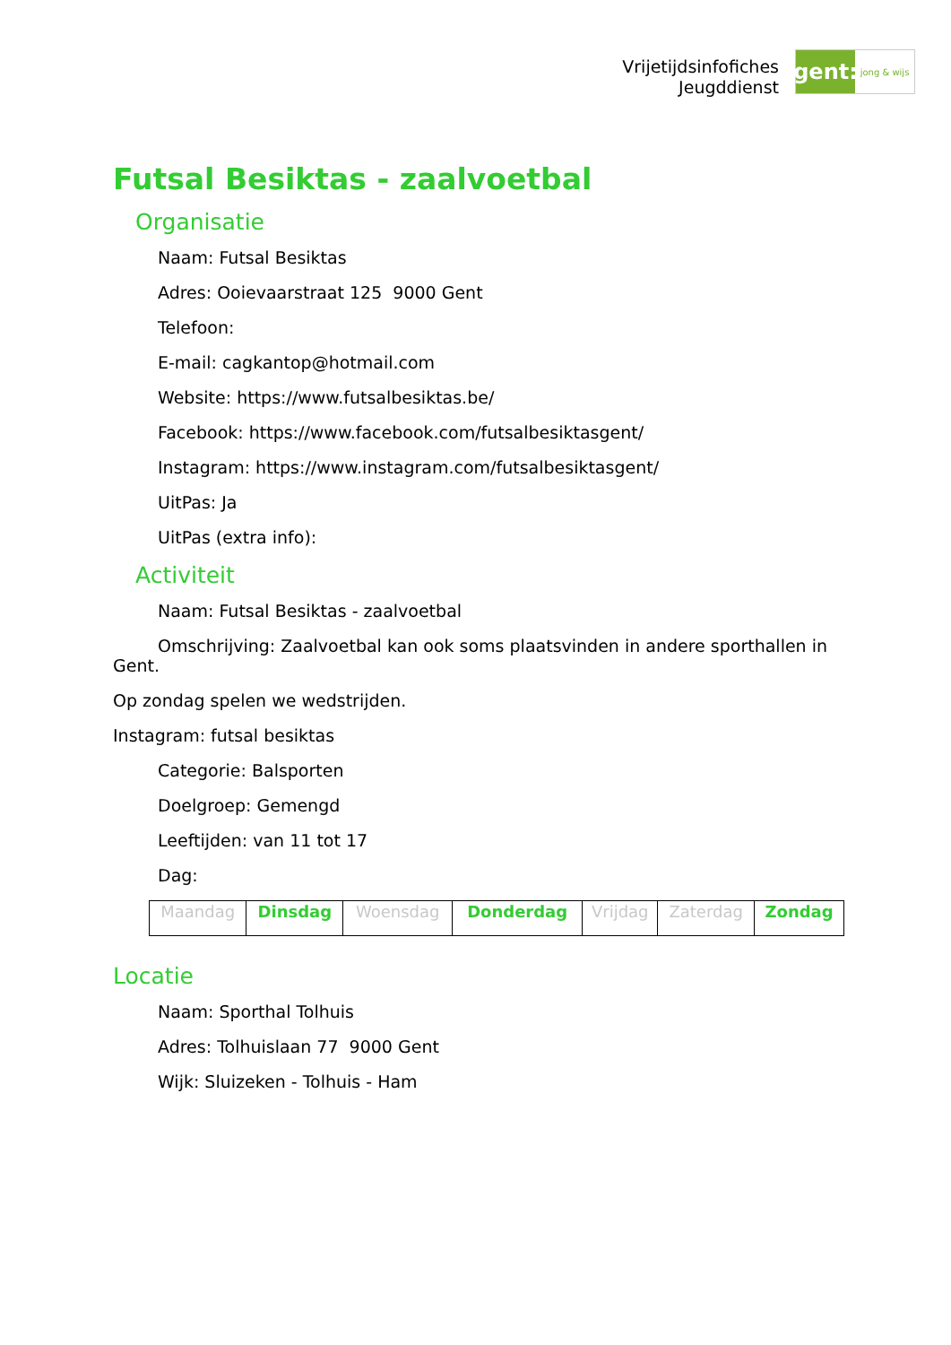Vrijetijdsinfofiches
Jeugddienst
gent:
jong & wijs
Futsal Besiktas - zaalvoetbal
Organisatie
Naam: Futsal Besiktas
Adres: Ooievaarstraat 125 9000 Gent
Telefoon:
E-mail: cagkantop@hotmail.com
Website: https://www.futsalbesiktas.be/
Facebook: https://www.facebook.com/futsalbesiktasgent/
Instagram: https://www.instagram.com/futsalbesiktasgent/
UitPas: Ja
UitPas (extra info):
Activiteit
Naam: Futsal Besiktas - zaalvoetbal
Omschrijving: Zaalvoetbal kan ook soms plaatsvinden in andere sporthallen in Gent.
Op zondag spelen we wedstrijden.
Instagram: futsal besiktas
Categorie: Balsporten
Doelgroep: Gemengd
Leeftijden: van 11 tot 17
Dag:
| Maandag | Dinsdag | Woensdag | Donderdag | Vrijdag | Zaterdag | Zondag |
Locatie
Naam: Sporthal Tolhuis
Adres: Tolhuislaan 77 9000 Gent
Wijk: Sluizeken - Tolhuis - Ham